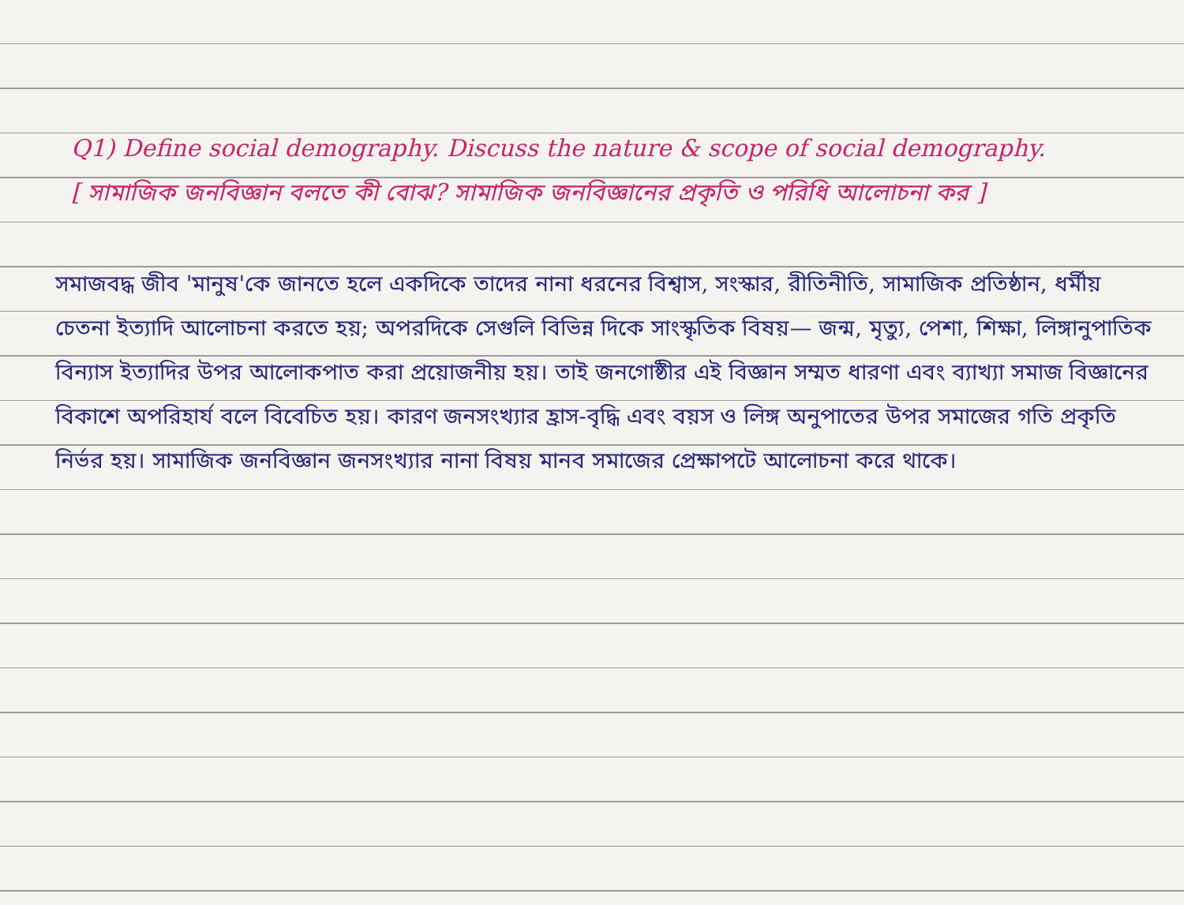Q1) Define social demography. Discuss the nature & scope of social demography.
[ সামাজিক জনবিজ্ঞান বলতে কী বোঝ? সামাজিক জনবিজ্ঞানের প্রকৃতি ও পরিধি আলোচনা কর ]
সমাজবদ্ধ জীব 'মানুষ'কে জানতে হলে একদিকে তাদের নানা ধরনের বিশ্বাস, সংস্কার, রীতিনীতি, সামাজিক প্রতিষ্ঠান, ধর্মীয় চেতনা ইত্যাদি আলোচনা করতে হয়; অপরদিকে সেগুলি বিভিন্ন দিকে সাংস্কৃতিক বিষয়— জন্ম, মৃত্যু, পেশা, শিক্ষা, লিঙ্গানুপাতিক বিন্যাস ইত্যাদির উপর আলোকপাত করা প্রয়োজনীয় হয়। তাই জনগোষ্ঠীর এই বিজ্ঞান সম্মত ধারণা এবং ব্যাখ্যা সমাজ বিজ্ঞানের বিকাশে অপরিহার্য বলে বিবেচিত হয়। কারণ জনসংখ্যার হ্রাস-বৃদ্ধি এবং বয়স ও লিঙ্গ অনুপাতের উপর সমাজের গতি প্রকৃতি নির্ভর হয়। সামাজিক জনবিজ্ঞান জনসংখ্যার নানা বিষয় মানব সমাজের প্রেক্ষাপটে আলোচনা করে থাকে।